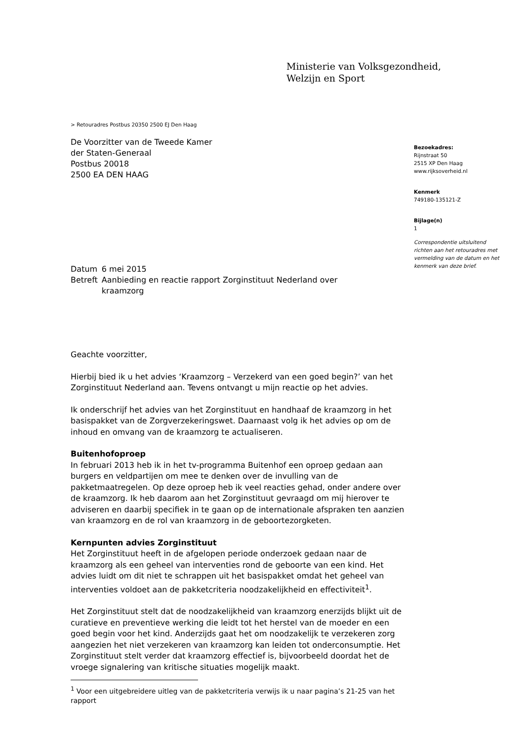Ministerie van Volksgezondheid,
Welzijn en Sport
> Retouradres Postbus 20350 2500 EJ Den Haag
De Voorzitter van de Tweede Kamer
der Staten-Generaal
Postbus 20018
2500 EA DEN HAAG
Bezoekadres:
Rijnstraat 50
2515 XP Den Haag
www.rijksoverheid.nl
Kenmerk
749180-135121-Z
Bijlage(n)
1
Correspondentie uitsluitend richten aan het retouradres met vermelding van de datum en het kenmerk van deze brief.
| Datum | 6 mei 2015 |
| Betreft | Aanbieding en reactie rapport Zorginstituut Nederland over kraamzorg |
Geachte voorzitter,
Hierbij bied ik u het advies ‘Kraamzorg – Verzekerd van een goed begin?’ van het Zorginstituut Nederland aan. Tevens ontvangt u mijn reactie op het advies.
Ik onderschrijf het advies van het Zorginstituut en handhaaf de kraamzorg in het basispakket van de Zorgverzekeringswet. Daarnaast volg ik het advies op om de inhoud en omvang van de kraamzorg te actualiseren.
Buitenhofoproep
In februari 2013 heb ik in het tv-programma Buitenhof een oproep gedaan aan burgers en veldpartijen om mee te denken over de invulling van de pakketmaatregelen. Op deze oproep heb ik veel reacties gehad, onder andere over de kraamzorg. Ik heb daarom aan het Zorginstituut gevraagd om mij hierover te adviseren en daarbij specifiek in te gaan op de internationale afspraken ten aanzien van kraamzorg en de rol van kraamzorg in de geboortezorgketen.
Kernpunten advies Zorginstituut
Het Zorginstituut heeft in de afgelopen periode onderzoek gedaan naar de kraamzorg als een geheel van interventies rond de geboorte van een kind. Het advies luidt om dit niet te schrappen uit het basispakket omdat het geheel van interventies voldoet aan de pakketcriteria noodzakelijkheid en effectiviteit<sup>1</sup>.
Het Zorginstituut stelt dat de noodzakelijkheid van kraamzorg enerzijds blijkt uit de curatieve en preventieve werking die leidt tot het herstel van de moeder en een goed begin voor het kind. Anderzijds gaat het om noodzakelijk te verzekeren zorg aangezien het niet verzekeren van kraamzorg kan leiden tot onderconsumptie. Het Zorginstituut stelt verder dat kraamzorg effectief is, bijvoorbeeld doordat het de vroege signalering van kritische situaties mogelijk maakt.
<sup>1</sup> Voor een uitgebreidere uitleg van de pakketcriteria verwijs ik u naar pagina’s 21-25 van het rapport